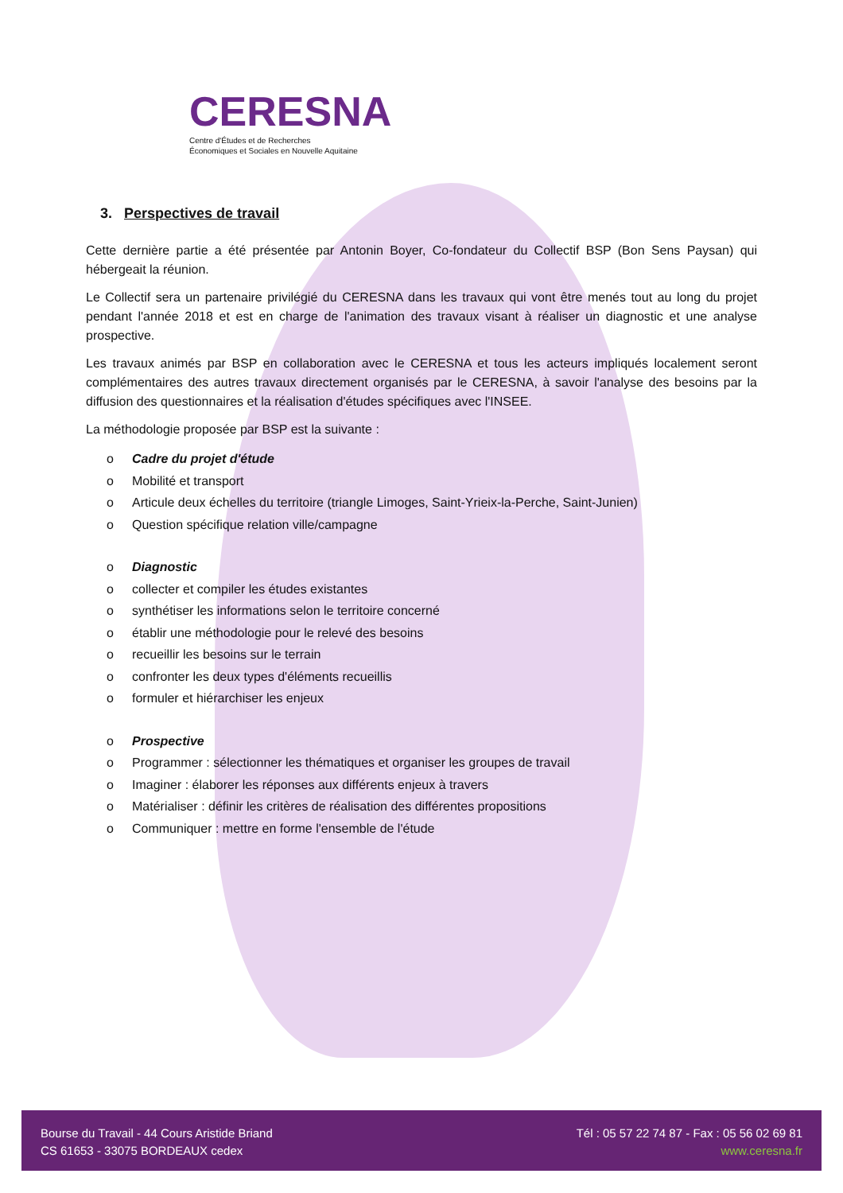CERESNA
Centre d'Études et de Recherches
Économiques et Sociales en Nouvelle Aquitaine
3. Perspectives de travail
Cette dernière partie a été présentée par Antonin Boyer, Co-fondateur du Collectif BSP (Bon Sens Paysan) qui hébergeait la réunion.
Le Collectif sera un partenaire privilégié du CERESNA dans les travaux qui vont être menés tout au long du projet pendant l'année 2018 et est en charge de l'animation des travaux visant à réaliser un diagnostic et une analyse prospective.
Les travaux animés par BSP en collaboration avec le CERESNA et tous les acteurs impliqués localement seront complémentaires des autres travaux directement organisés par le CERESNA, à savoir l'analyse des besoins par la diffusion des questionnaires et la réalisation d'études spécifiques avec l'INSEE.
La méthodologie proposée par BSP est la suivante :
o Cadre du projet d'étude
o Mobilité et transport
o Articule deux échelles du territoire (triangle Limoges, Saint-Yrieix-la-Perche, Saint-Junien)
o Question spécifique relation ville/campagne
o Diagnostic
o collecter et compiler les études existantes
o synthétiser les informations selon le territoire concerné
o établir une méthodologie pour le relevé des besoins
o recueillir les besoins sur le terrain
o confronter les deux types d'éléments recueillis
o formuler et hiérarchiser les enjeux
o Prospective
o Programmer : sélectionner les thématiques et organiser les groupes de travail
o Imaginer : élaborer les réponses aux différents enjeux à travers
o Matérialiser : définir les critères de réalisation des différentes propositions
o Communiquer : mettre en forme l'ensemble de l'étude
Bourse du Travail - 44 Cours Aristide Briand
CS 61653 - 33075 BORDEAUX cedex
Tél : 05 57 22 74 87 - Fax : 05 56 02 69 81
www.ceresna.fr